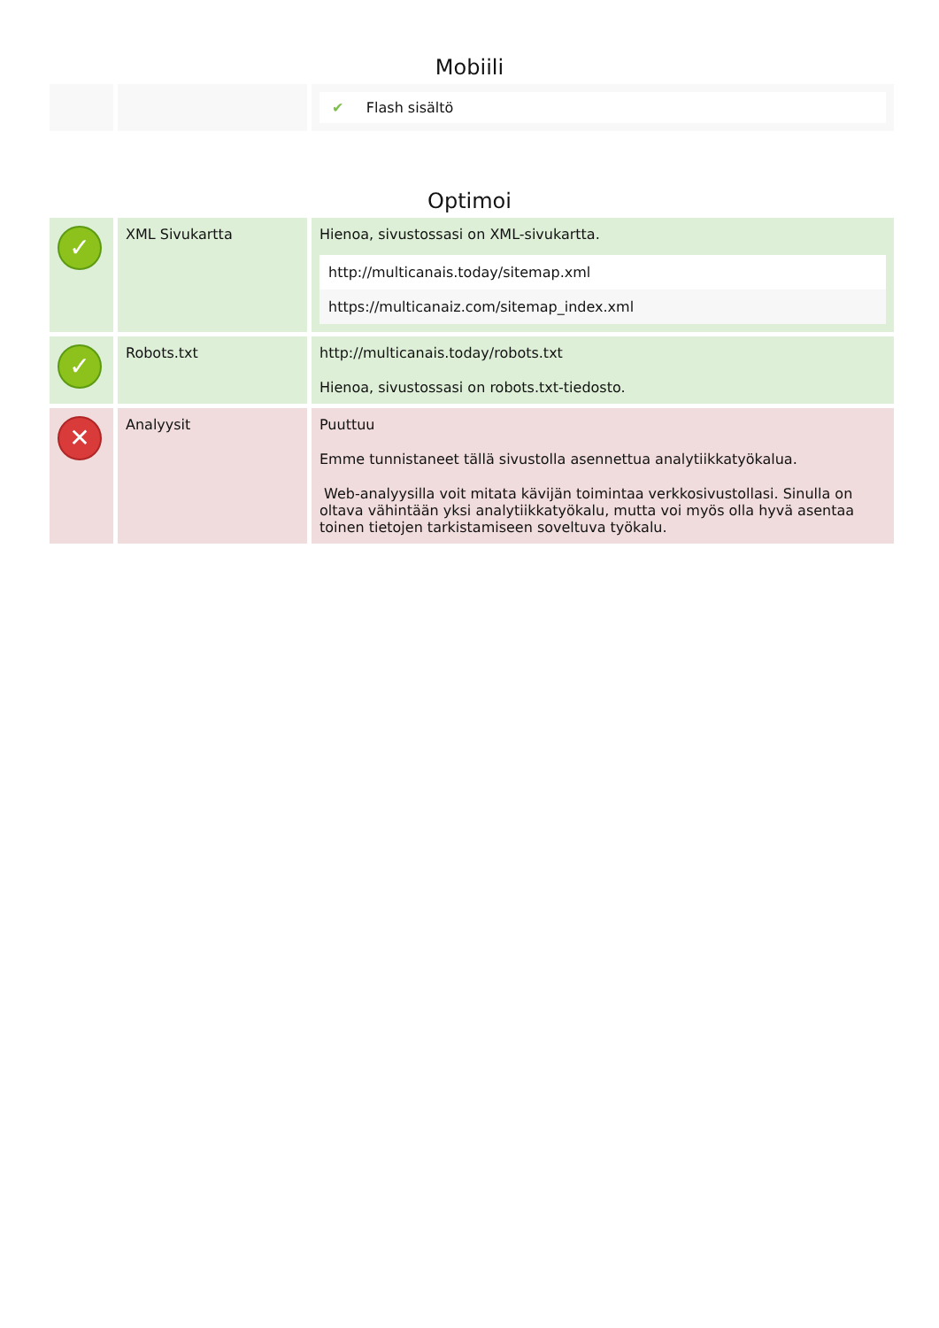Mobiili
| | | ✔ Flash sisältö |
Optimoi
| ✓ | XML Sivukartta | Hienoa, sivustossasi on XML-sivukartta. http://multicanais.today/sitemap.xml https://multicanaiz.com/sitemap_index.xml |
| ✓ | Robots.txt | http://multicanais.today/robots.txt Hienoa, sivustossasi on robots.txt-tiedosto. |
| ✕ | Analyysit | Puuttuu Emme tunnistaneet tällä sivustolla asennettua analytiikkatyökalua. Web-analyysilla voit mitata kävijän toimintaa verkkosivustollasi. Sinulla on oltava vähintään yksi analytiikkatyökalu, mutta voi myös olla hyvä asentaa toinen tietojen tarkistamiseen soveltuva työkalu. |